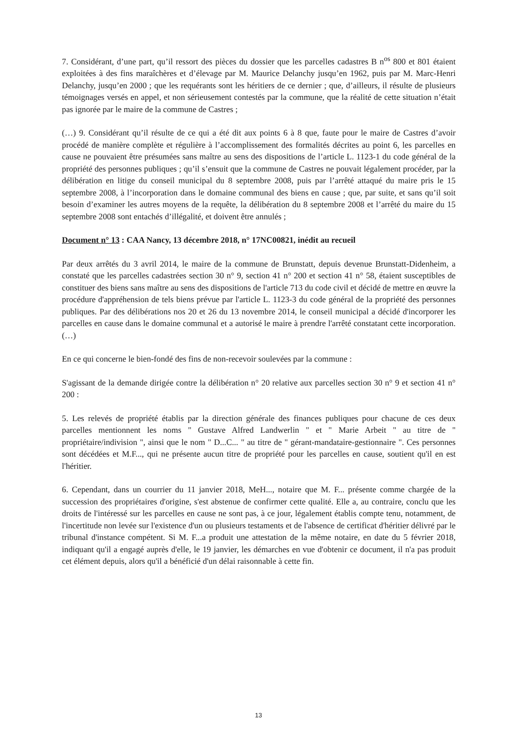7. Considérant, d’une part, qu’il ressort des pièces du dossier que les parcelles cadastres B n<sup>os</sup> 800 et 801 étaient exploitées à des fins maraîchères et d’élevage par M. Maurice Delanchy jusqu’en 1962, puis par M. Marc-Henri Delanchy, jusqu’en 2000 ; que les requérants sont les héritiers de ce dernier ; que, d’ailleurs, il résulte de plusieurs témoignages versés en appel, et non sérieusement contestés par la commune, que la réalité de cette situation n’était pas ignorée par le maire de la commune de Castres ;
(…) 9. Considérant qu’il résulte de ce qui a été dit aux points 6 à 8 que, faute pour le maire de Castres d’avoir procédé de manière complète et régulière à l’accomplissement des formalités décrites au point 6, les parcelles en cause ne pouvaient être présumées sans maître au sens des dispositions de l’article L. 1123-1 du code général de la propriété des personnes publiques ; qu’il s’ensuit que la commune de Castres ne pouvait légalement procéder, par la délibération en litige du conseil municipal du 8 septembre 2008, puis par l’arrêté attaqué du maire pris le 15 septembre 2008, à l’incorporation dans le domaine communal des biens en cause ; que, par suite, et sans qu’il soit besoin d’examiner les autres moyens de la requête, la délibération du 8 septembre 2008 et l’arrêté du maire du 15 septembre 2008 sont entachés d’illégalité, et doivent être annulés ;
Document n° 13 : CAA Nancy, 13 décembre 2018, n° 17NC00821, inédit au recueil
Par deux arrêtés du 3 avril 2014, le maire de la commune de Brunstatt, depuis devenue Brunstatt-Didenheim, a constaté que les parcelles cadastrées section 30 n° 9, section 41 n° 200 et section 41 n° 58, étaient susceptibles de constituer des biens sans maître au sens des dispositions de l'article 713 du code civil et décidé de mettre en œuvre la procédure d'appréhension de tels biens prévue par l'article L. 1123-3 du code général de la propriété des personnes publiques. Par des délibérations nos 20 et 26 du 13 novembre 2014, le conseil municipal a décidé d'incorporer les parcelles en cause dans le domaine communal et a autorisé le maire à prendre l'arrêté constatant cette incorporation. (…)
En ce qui concerne le bien-fondé des fins de non-recevoir soulevées par la commune :
S'agissant de la demande dirigée contre la délibération n° 20 relative aux parcelles section 30 n° 9 et section 41 n° 200 :
5. Les relevés de propriété établis par la direction générale des finances publiques pour chacune de ces deux parcelles mentionnent les noms " Gustave Alfred Landwerlin " et " Marie Arbeit " au titre de " propriétaire/indivision ", ainsi que le nom " D...C... " au titre de " gérant-mandataire-gestionnaire ". Ces personnes sont décédées et M.F..., qui ne présente aucun titre de propriété pour les parcelles en cause, soutient qu'il en est l'héritier.
6. Cependant, dans un courrier du 11 janvier 2018, MeH..., notaire que M. F... présente comme chargée de la succession des propriétaires d'origine, s'est abstenue de confirmer cette qualité. Elle a, au contraire, conclu que les droits de l'intéressé sur les parcelles en cause ne sont pas, à ce jour, légalement établis compte tenu, notamment, de l'incertitude non levée sur l'existence d'un ou plusieurs testaments et de l'absence de certificat d'héritier délivré par le tribunal d'instance compétent. Si M. F...a produit une attestation de la même notaire, en date du 5 février 2018, indiquant qu'il a engagé auprès d'elle, le 19 janvier, les démarches en vue d'obtenir ce document, il n'a pas produit cet élément depuis, alors qu'il a bénéficié d'un délai raisonnable à cette fin.
13